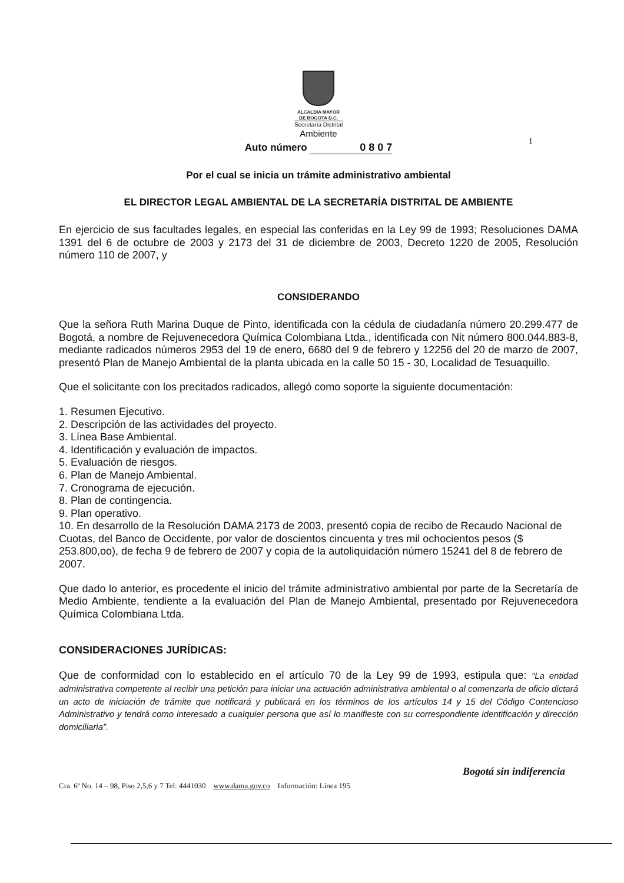1
ALCALDIA MAYOR
DE BOGOTA D.C.
Secretaría Distrital
Ambiente
Auto número 0 8 0 7
Por el cual se inicia un trámite administrativo ambiental
EL DIRECTOR LEGAL AMBIENTAL DE LA SECRETARÍA DISTRITAL DE AMBIENTE
En ejercicio de sus facultades legales, en especial las conferidas en la Ley 99 de 1993; Resoluciones DAMA 1391 del 6 de octubre de 2003 y 2173 del 31 de diciembre de 2003, Decreto 1220 de 2005, Resolución número 110 de 2007, y
CONSIDERANDO
Que la señora Ruth Marina Duque de Pinto, identificada con la cédula de ciudadanía número 20.299.477 de Bogotá, a nombre de Rejuvenecedora Química Colombiana Ltda., identificada con Nit número 800.044.883-8, mediante radicados números 2953 del 19 de enero, 6680 del 9 de febrero y 12256 del 20 de marzo de 2007, presentó Plan de Manejo Ambiental de la planta ubicada en la calle 50 15 - 30, Localidad de Tesuaquillo.
Que el solicitante con los precitados radicados, allegó como soporte la siguiente documentación:
1. Resumen Ejecutivo.
2. Descripción de las actividades del proyecto.
3. Línea Base Ambiental.
4. Identificación y evaluación de impactos.
5. Evaluación de riesgos.
6. Plan de Manejo Ambiental.
7. Cronograma de ejecución.
8. Plan de contingencia.
9. Plan operativo.
10. En desarrollo de la Resolución DAMA 2173 de 2003, presentó copia de recibo de Recaudo Nacional de Cuotas, del Banco de Occidente, por valor de doscientos cincuenta y tres mil ochocientos pesos ($ 253.800,oo), de fecha 9 de febrero de 2007 y copia de la autoliquidación número 15241 del 8 de febrero de 2007.
Que dado lo anterior, es procedente el inicio del trámite administrativo ambiental por parte de la Secretaría de Medio Ambiente, tendiente a la evaluación del Plan de Manejo Ambiental, presentado por Rejuvenecedora Química Colombiana Ltda.
CONSIDERACIONES JURÍDICAS:
Que de conformidad con lo establecido en el artículo 70 de la Ley 99 de 1993, estipula que: “La entidad administrativa competente al recibir una petición para iniciar una actuación administrativa ambiental o al comenzarla de oficio dictará un acto de iniciación de trámite que notificará y publicará en los términos de los artículos 14 y 15 del Código Contencioso Administrativo y tendrá como interesado a cualquier persona que así lo manifieste con su correspondiente identificación y dirección domiciliaria”.
Bogotá sin indiferencia
Cra. 6ª No. 14 – 98, Piso 2,5,6 y 7 Tel: 4441030 www.dama.gov.co Información: Línea 195